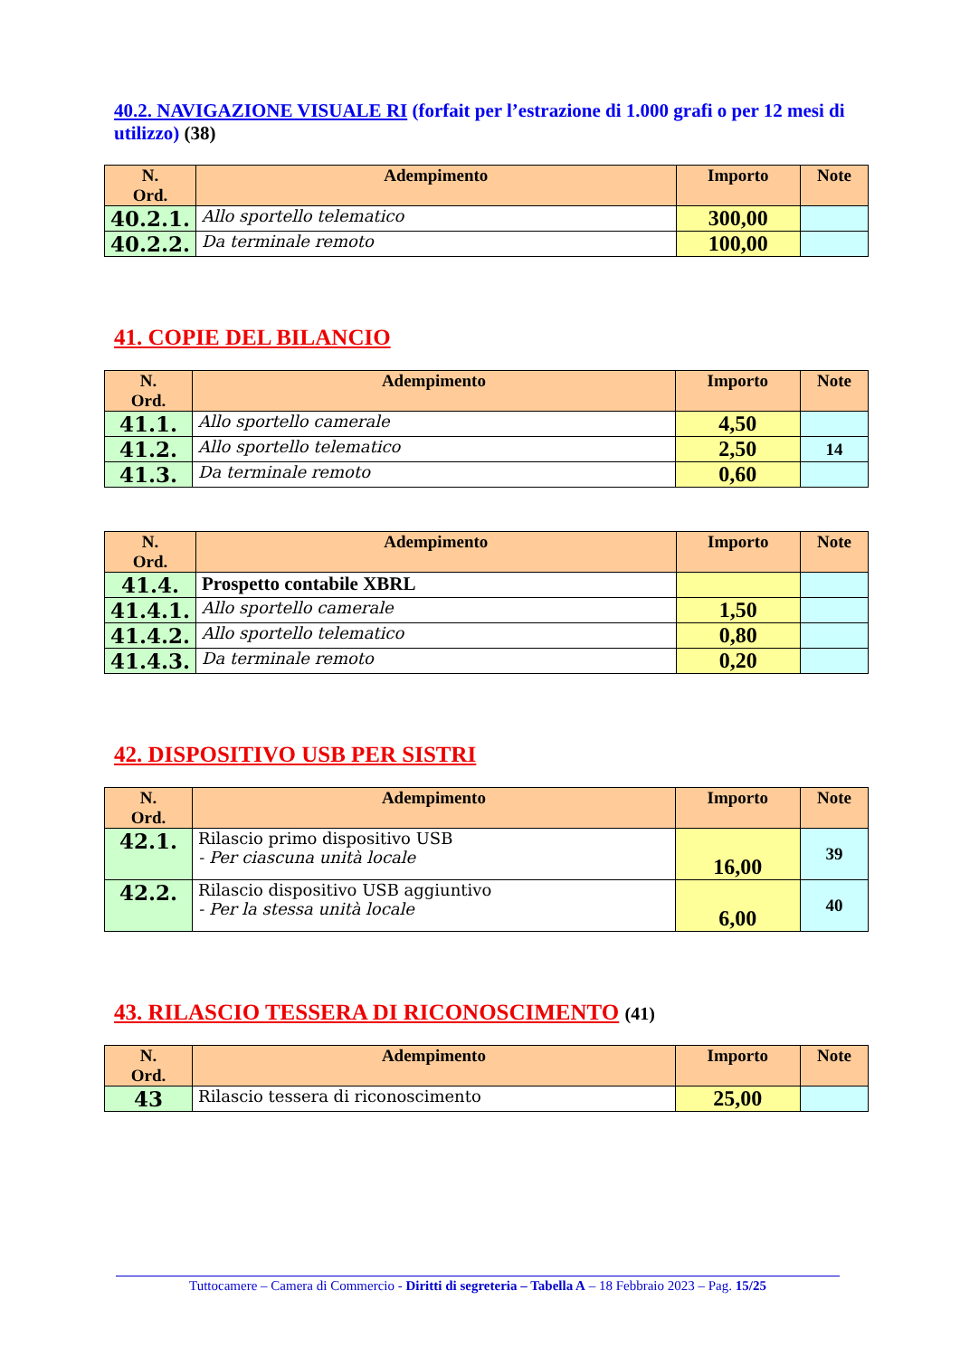40.2. NAVIGAZIONE VISUALE RI (forfait per l’estrazione di 1.000 grafi o per 12 mesi di utilizzo) (38)
| N. Ord. | Adempimento | Importo | Note |
| --- | --- | --- | --- |
| 40.2.1. | Allo sportello telematico | 300,00 | |
| 40.2.2. | Da terminale remoto | 100,00 | |
41. COPIE DEL BILANCIO
| N. Ord. | Adempimento | Importo | Note |
| --- | --- | --- | --- |
| 41.1. | Allo sportello camerale | 4,50 | |
| 41.2. | Allo sportello telematico | 2,50 | 14 |
| 41.3. | Da terminale remoto | 0,60 | |
| N. Ord. | Adempimento | Importo | Note |
| --- | --- | --- | --- |
| 41.4. | Prospetto contabile XBRL | | |
| 41.4.1. | Allo sportello camerale | 1,50 | |
| 41.4.2. | Allo sportello telematico | 0,80 | |
| 41.4.3. | Da terminale remoto | 0,20 | |
42. DISPOSITIVO USB PER SISTRI
| N. Ord. | Adempimento | Importo | Note |
| --- | --- | --- | --- |
| 42.1. | Rilascio primo dispositivo USB - Per ciascuna unità locale | 16,00 | 39 |
| 42.2. | Rilascio dispositivo USB aggiuntivo - Per la stessa unità locale | 6,00 | 40 |
43. RILASCIO TESSERA DI RICONOSCIMENTO (41)
| N. Ord. | Adempimento | Importo | Note |
| --- | --- | --- | --- |
| 43 | Rilascio tessera di riconoscimento | 25,00 | |
Tuttocamere – Camera di Commercio - Diritti di segreteria – Tabella A – 18 Febbraio 2023 – Pag. 15/25